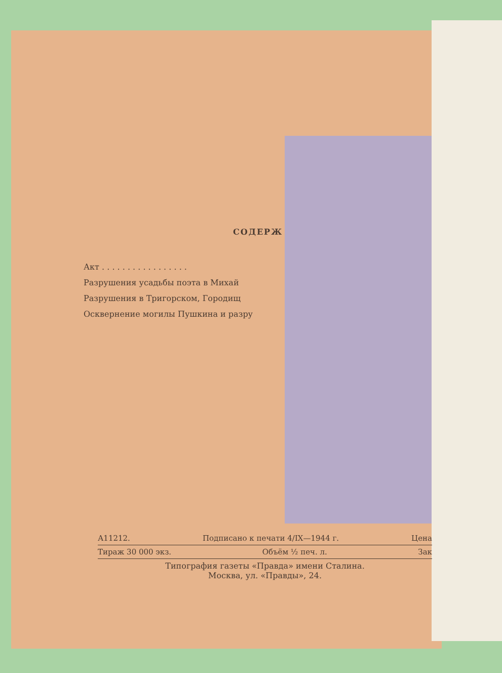СОДЕРЖ
Акт . . . . . . . . . . . . . . . . .
Разрушения усадьбы поэта в Михай
Разрушения в Тригорском, Городищ
Осквернение могилы Пушкина и разру
А11212. Подписано к печати 4/IX—1944 г. Цена
Тираж 30 000 экз. Объём ½ печ. л. Зак
Типография газеты «Правда» имени Сталина.
Москва, ул. «Правды», 24.